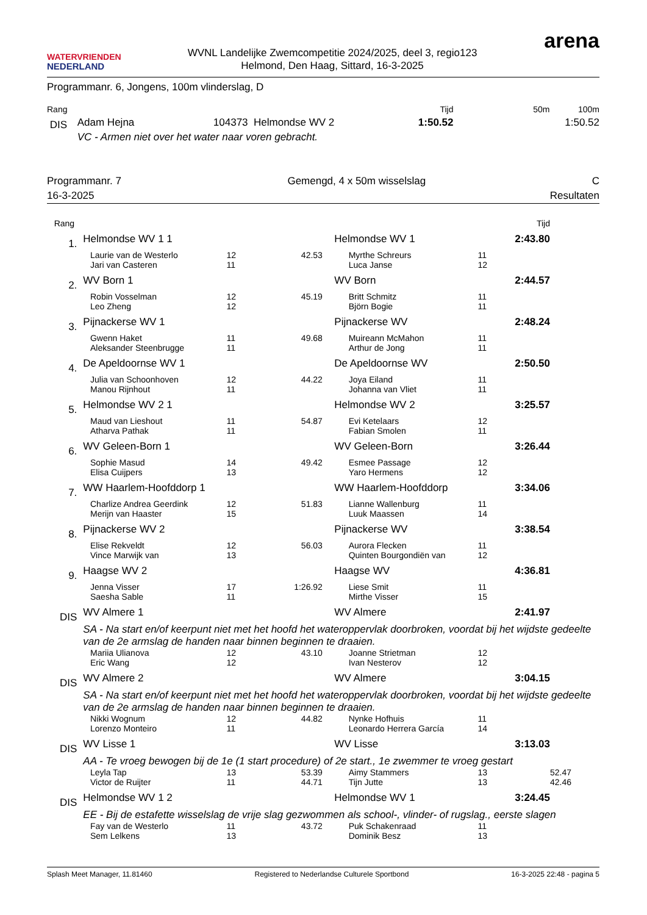WATERVRIENDEN
NEDERLAND
WVNL Landelijke Zwemcompetitie 2024/2025, deel 3, regio123
Helmond, Den Haag, Sittard, 16-3-2025
arena
Programmanr. 6, Jongens, 100m vlinderslag, D
| Rang | | | Tijd | 50m | 100m |
| --- | --- | --- | --- | --- | --- |
| DIS | Adam Hejna | 104373 Helmondse WV 2 | 1:50.52 | | 1:50.52 |
| | VC - Armen niet over het water naar voren gebracht. | | | | |
Programmanr. 7 Gemengd, 4 x 50m wisselslag C
16-3-2025 Resultaten
| Rang | | | | | | Tijd | |
| --- | --- | --- | --- | --- | --- | --- | --- |
| 1. | Helmondse WV 1 1 | | | Helmondse WV 1 | | 2:43.80 | |
| | Laurie van de Westerlo | 12 | 42.53 | Myrthe Schreurs | 11 | | |
| | Jari van Casteren | 11 | | Luca Janse | 12 | | |
| 2. | WV Born 1 | | | WV Born | | 2:44.57 | |
| | Robin Vosselman | 12 | 45.19 | Britt Schmitz | 11 | | |
| | Leo Zheng | 12 | | Björn Bogie | 11 | | |
| 3. | Pijnackerse WV 1 | | | Pijnackerse WV | | 2:48.24 | |
| | Gwenn Haket | 11 | 49.68 | Muireann McMahon | 11 | | |
| | Aleksander Steenbrugge | 11 | | Arthur de Jong | 11 | | |
| 4. | De Apeldoornse WV 1 | | | De Apeldoornse WV | | 2:50.50 | |
| | Julia van Schoonhoven | 12 | 44.22 | Joya Eiland | 11 | | |
| | Manou Rijnhout | 11 | | Johanna van Vliet | 11 | | |
| 5. | Helmondse WV 2 1 | | | Helmondse WV 2 | | 3:25.57 | |
| | Maud van Lieshout | 11 | 54.87 | Evi Ketelaars | 12 | | |
| | Atharva Pathak | 11 | | Fabian Smolen | 11 | | |
| 6. | WV Geleen-Born 1 | | | WV Geleen-Born | | 3:26.44 | |
| | Sophie Masud | 14 | 49.42 | Esmee Passage | 12 | | |
| | Elisa Cuijpers | 13 | | Yaro Hermens | 12 | | |
| 7. | WW Haarlem-Hoofddorp 1 | | | WW Haarlem-Hoofddorp | | 3:34.06 | |
| | Charlize Andrea Geerdink | 12 | 51.83 | Lianne Wallenburg | 11 | | |
| | Merijn van Haaster | 15 | | Luuk Maassen | 14 | | |
| 8. | Pijnackerse WV 2 | | | Pijnackerse WV | | 3:38.54 | |
| | Elise Rekveldt | 12 | 56.03 | Aurora Flecken | 11 | | |
| | Vince Marwijk van | 13 | | Quinten Bourgondiën van | 12 | | |
| 9. | Haagse WV 2 | | | Haagse WV | | 4:36.81 | |
| | Jenna Visser | 17 | 1:26.92 | Liese Smit | 11 | | |
| | Saesha Sable | 11 | | Mirthe Visser | 15 | | |
| DIS | WV Almere 1 | | | WV Almere | | 2:41.97 | |
| | SA - Na start en/of keerpunt niet met het hoofd het wateroppervlak doorbroken, voordat bij het wijdste gedeelte van de 2e armslag de handen naar binnen beginnen te draaien. | | | | | | |
| | Mariia Ulianova | 12 | 43.10 | Joanne Strietman | 12 | | |
| | Eric Wang | 12 | | Ivan Nesterov | 12 | | |
| DIS | WV Almere 2 | | | WV Almere | | 3:04.15 | |
| | SA - Na start en/of keerpunt niet met het hoofd het wateroppervlak doorbroken, voordat bij het wijdste gedeelte van de 2e armslag de handen naar binnen beginnen te draaien. | | | | | | |
| | Nikki Wognum | 12 | 44.82 | Nynke Hofhuis | 11 | | |
| | Lorenzo Monteiro | 11 | | Leonardo Herrera García | 14 | | |
| DIS | WV Lisse 1 | | | WV Lisse | | 3:13.03 | |
| | AA - Te vroeg bewogen bij de 1e (1 start procedure) of 2e start., 1e zwemmer te vroeg gestart | | | | | | |
| | Leyla Tap | 13 | 53.39 | Aimy Stammers | 13 | | 52.47 |
| | Victor de Ruijter | 11 | 44.71 | Tijn Jutte | 13 | | 42.46 |
| DIS | Helmondse WV 1 2 | | | Helmondse WV 1 | | 3:24.45 | |
| | EE - Bij de estafette wisselslag de vrije slag gezwommen als school-, vlinder- of rugslag., eerste slagen | | | | | | |
| | Fay van de Westerlo | 11 | 43.72 | Puk Schakenraad | 11 | | |
| | Sem Lelkens | 13 | | Dominik Besz | 13 | | |
Splash Meet Manager, 11.81460 Registered to Nederlandse Culturele Sportbond 16-3-2025 22:48 - pagina 5